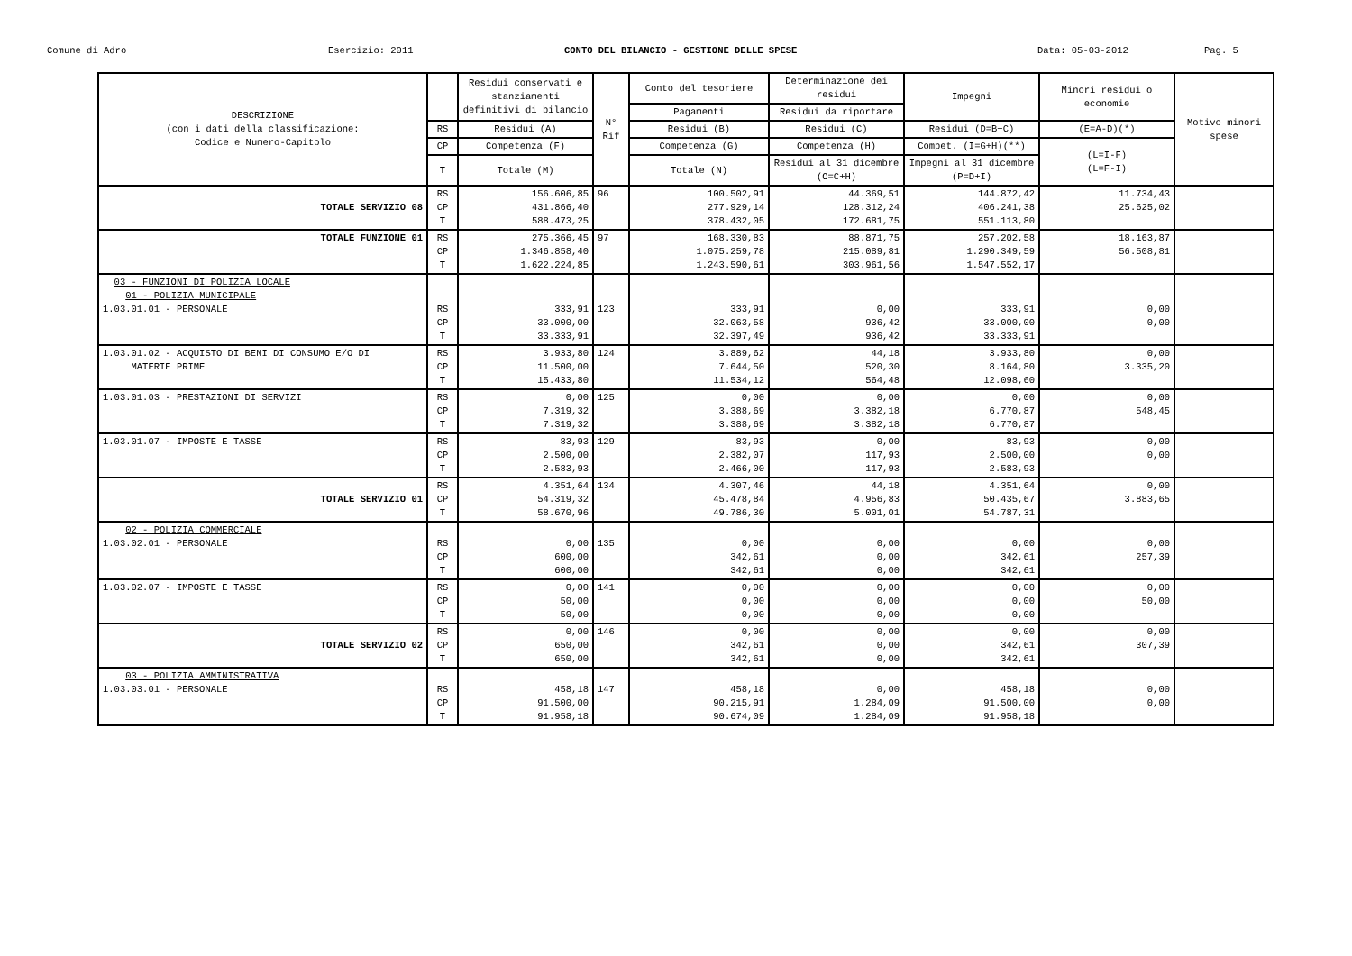Comune di Adro Esercizio: 2011 CONTO DEL BILANCIO - GESTIONE DELLE SPESE Data: 05-03-2012 Pag. 5
| DESCRIZIONE (con i dati della classificazione: Codice e Numero-Capitolo | | Residui conservati e stanziamenti definitivi di bilancio | N° Rif | Conto del tesoriere | Determinazione dei residui | Impegni | Minori residui o economie | Motivo minori spese |
| --- | --- | --- | --- | --- | --- | --- | --- | --- |
| | | | | Pagamenti | Residui da riportare | | | |
| | RS | Residui (A) | | Residui (B) | Residui (C) | Residui (D=B+C) | (E=A-D)(*) | |
| | CP | Competenza (F) | | Competenza (G) | Competenza (H) | Compet. (I=G+H)(**) | (L=I-F) (L=F-I) | |
| | T | Totale (M) | | Totale (N) | Residui al 31 dicembre (O=C+H) | Impegni al 31 dicembre (P=D+I) | | |
| TOTALE SERVIZIO 08 | RS CP T | 156.606,85 431.866,40 588.473,25 | 96 | 100.502,91 277.929,14 378.432,05 | 44.369,51 128.312,24 172.681,75 | 144.872,42 406.241,38 551.113,80 | 11.734,43 25.625,02 | |
| TOTALE FUNZIONE 01 | RS CP T | 275.366,45 1.346.858,40 1.622.224,85 | 97 | 168.330,83 1.075.259,78 1.243.590,61 | 88.871,75 215.089,81 303.961,56 | 257.202,58 1.290.349,59 1.547.552,17 | 18.163,87 56.508,81 | |
| 03 - FUNZIONI DI POLIZIA LOCALE 01 - POLIZIA MUNICIPALE 1.03.01.01 - PERSONALE | RS CP T | 333,91 33.000,00 33.333,91 | 123 | 333,91 32.063,58 32.397,49 | 0,00 936,42 936,42 | 333,91 33.000,00 33.333,91 | 0,00 0,00 | |
| 1.03.01.02 - ACQUISTO DI BENI DI CONSUMO E/O DI MATERIE PRIME | RS CP T | 3.933,80 11.500,00 15.433,80 | 124 | 3.889,62 7.644,50 11.534,12 | 44,18 520,30 564,48 | 3.933,80 8.164,80 12.098,60 | 0,00 3.335,20 | |
| 1.03.01.03 - PRESTAZIONI DI SERVIZI | RS CP T | 0,00 7.319,32 7.319,32 | 125 | 0,00 3.388,69 3.388,69 | 0,00 3.382,18 3.382,18 | 0,00 6.770,87 6.770,87 | 0,00 548,45 | |
| 1.03.01.07 - IMPOSTE E TASSE | RS CP T | 83,93 2.500,00 2.583,93 | 129 | 83,93 2.382,07 2.466,00 | 0,00 117,93 117,93 | 83,93 2.500,00 2.583,93 | 0,00 0,00 | |
| TOTALE SERVIZIO 01 | RS CP T | 4.351,64 54.319,32 58.670,96 | 134 | 4.307,46 45.478,84 49.786,30 | 44,18 4.956,83 5.001,01 | 4.351,64 50.435,67 54.787,31 | 0,00 3.883,65 | |
| 02 - POLIZIA COMMERCIALE 1.03.02.01 - PERSONALE | RS CP T | 0,00 600,00 600,00 | 135 | 0,00 342,61 342,61 | 0,00 0,00 0,00 | 0,00 342,61 342,61 | 0,00 257,39 | |
| 1.03.02.07 - IMPOSTE E TASSE | RS CP T | 0,00 50,00 50,00 | 141 | 0,00 0,00 0,00 | 0,00 0,00 0,00 | 0,00 0,00 0,00 | 0,00 50,00 | |
| TOTALE SERVIZIO 02 | RS CP T | 0,00 650,00 650,00 | 146 | 0,00 342,61 342,61 | 0,00 0,00 0,00 | 0,00 342,61 342,61 | 0,00 307,39 | |
| 03 - POLIZIA AMMINISTRATIVA 1.03.03.01 - PERSONALE | RS CP T | 458,18 91.500,00 91.958,18 | 147 | 458,18 90.215,91 90.674,09 | 0,00 1.284,09 1.284,09 | 458,18 91.500,00 91.958,18 | 0,00 0,00 | |